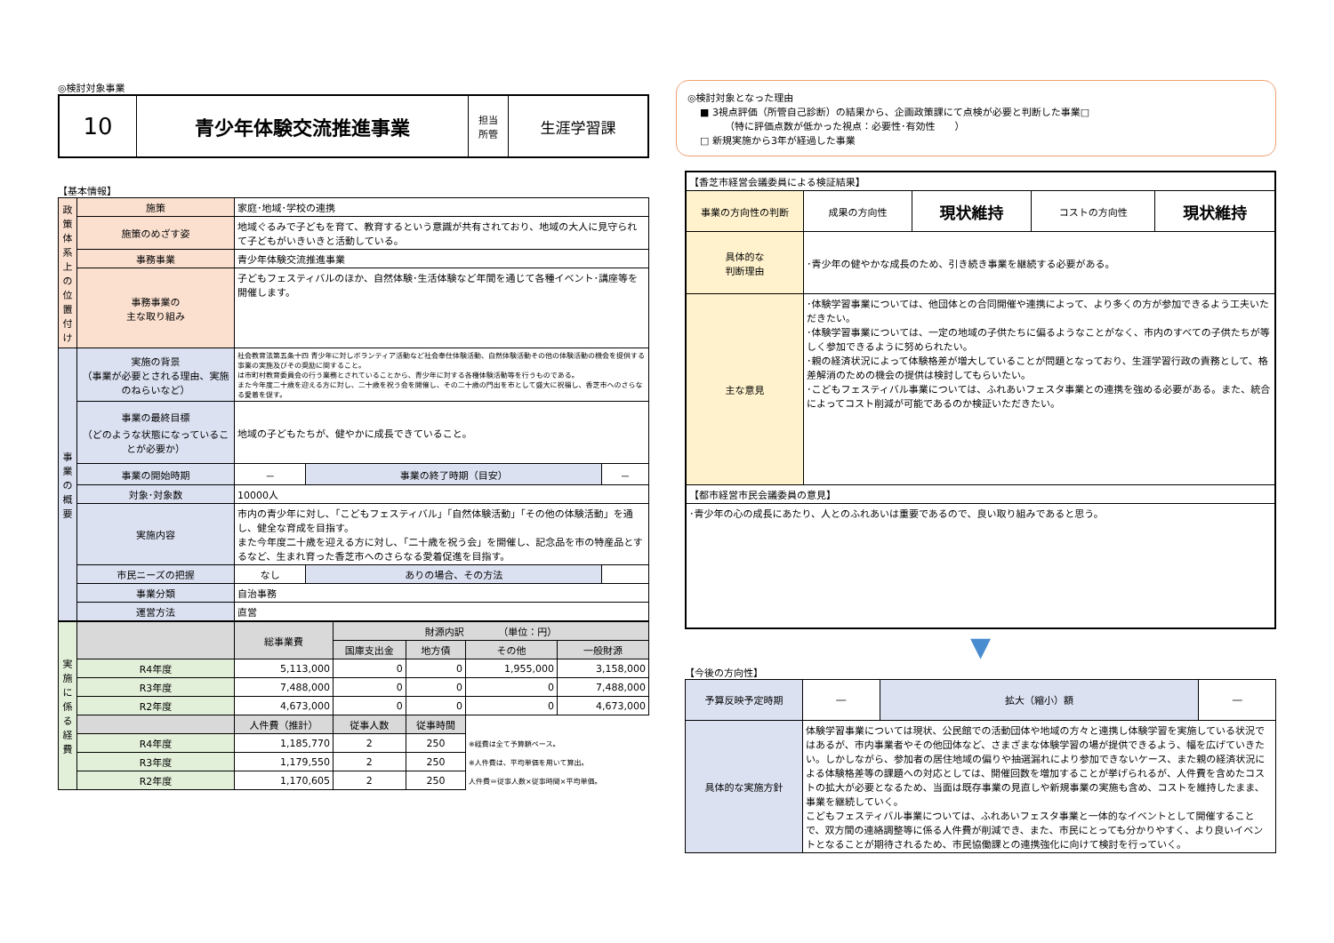◎検討対象事業
| 10 | 青少年体験交流推進事業 | 担当 所管 | 生涯学習課 |
【基本情報】
| 政策体系上の位置付け | 施策 | 家庭･地域･学校の連携 | | |
| | 施策のめざす姿 | 地域ぐるみで子どもを育て、教育するという意識が共有されており、地域の大人に見守られて子どもがいきいきと活動している。 | | |
| | 事務事業 | 青少年体験交流推進事業 | | |
| | 事務事業の 主な取り組み | 子どもフェスティバルのほか、自然体験･生活体験など年間を通じて各種イベント･講座等を開催します。 | | |
| 事業の概要 | 実施の背景 （事業が必要とされる理由、実施のねらいなど） | 社会教育法第五条十四 青少年に対しボランティア活動など社会奉仕体験活動、自然体験活動その他の体験活動の機会を提供する事業の実施及びその奨励に関すること。 は市町村教育委員会の行う業務とされていることから、青少年に対する各種体験活動等を行うものである。 また今年度二十歳を迎える方に対し、二十歳を祝う会を開催し、その二十歳の門出を市として盛大に祝福し、香芝市へのさらなる愛着を促す。 | | |
| | 事業の最終目標 （どのような状態になっていることが必要か） | 地域の子どもたちが、健やかに成長できていること。 | | |
| | 事業の開始時期 | － | 事業の終了時期（目安） | － |
| | 対象･対象数 | 10000人 | | |
| | 実施内容 | 市内の青少年に対し､「こどもフェスティバル」「自然体験活動」「その他の体験活動」を通し、健全な育成を目指す。 また今年度二十歳を迎える方に対し､「二十歳を祝う会」を開催し、記念品を市の特産品とするなど、生まれ育った香芝市へのさらなる愛着促進を目指す。 | | |
| | 市民ニーズの把握 | なし | ありの場合、その方法 | |
| | 事業分類 | 自治事務 | | |
| | 運営方法 | 直営 | | |
| 実施に係る経費 | | 総事業費 | 財源内訳 （単位：円） | | | |
| | | | 国庫支出金 | 地方債 | その他 | 一般財源 |
| | R4年度 | 5,113,000 | 0 | 0 | 1,955,000 | 3,158,000 |
| | R3年度 | 7,488,000 | 0 | 0 | 0 | 7,488,000 |
| | R2年度 | 4,673,000 | 0 | 0 | 0 | 4,673,000 |
| | | 人件費（推計） | 従事人数 | 従事時間 | | |
| | R4年度 | 1,185,770 | 2 | 250 | ※経費は全て予算額ベース。 | |
| | R3年度 | 1,179,550 | 2 | 250 | ※人件費は、平均単価を用いて算出。 | |
| | R2年度 | 1,170,605 | 2 | 250 | 人件費＝従事人数×従事時間×平均単価。 | |
◎検討対象となった理由
■ 3視点評価（所管自己診断）の結果から、企画政策課にて点検が必要と判断した事業□
（特に評価点数が低かった視点：必要性･有効性　　）
□ 新規実施から3年が経過した事業
| 【香芝市経営会議委員による検証結果】 | | | | |
| 事業の方向性の判断 | 成果の方向性 | 現状維持 | コストの方向性 | 現状維持 |
| 具体的な 判断理由 | ･青少年の健やかな成長のため、引き続き事業を継続する必要がある。 | | | |
| 主な意見 | ･体験学習事業については、他団体との合同開催や連携によって、より多くの方が参加できるよう工夫いただきたい。 ･体験学習事業については、一定の地域の子供たちに偏るようなことがなく、市内のすべての子供たちが等しく参加できるように努められたい。 ･親の経済状況によって体験格差が増大していることが問題となっており、生涯学習行政の責務として、格差解消のための機会の提供は検討してもらいたい。 ･こどもフェスティバル事業については、ふれあいフェスタ事業との連携を強める必要がある。また、統合によってコスト削減が可能であるのか検証いただきたい。 | | | |
| 【都市経営市民会議委員の意見】 | | | | |
| ･青少年の心の成長にあたり、人とのふれあいは重要であるので、良い取り組みであると思う。 | | | | |
▼
【今後の方向性】
| 予算反映予定時期 | ― | 拡大（縮小）額 | ― |
| 具体的な実施方針 | 体験学習事業については現状、公民館での活動団体や地域の方々と連携し体験学習を実施している状況ではあるが、市内事業者やその他団体など、さまざまな体験学習の場が提供できるよう、幅を広げていきたい。しかしながら、参加者の居住地域の偏りや抽選漏れにより参加できないケース、また親の経済状況による体験格差等の課題への対応としては、開催回数を増加することが挙げられるが、人件費を含めたコストの拡大が必要となるため、当面は既存事業の見直しや新規事業の実施も含め、コストを維持したまま、事業を継続していく。 こどもフェスティバル事業については、ふれあいフェスタ事業と一体的なイベントとして開催することで、双方間の連絡調整等に係る人件費が削減でき、また、市民にとっても分かりやすく、より良いイベントとなることが期待されるため、市民協働課との連携強化に向けて検討を行っていく。 | | |